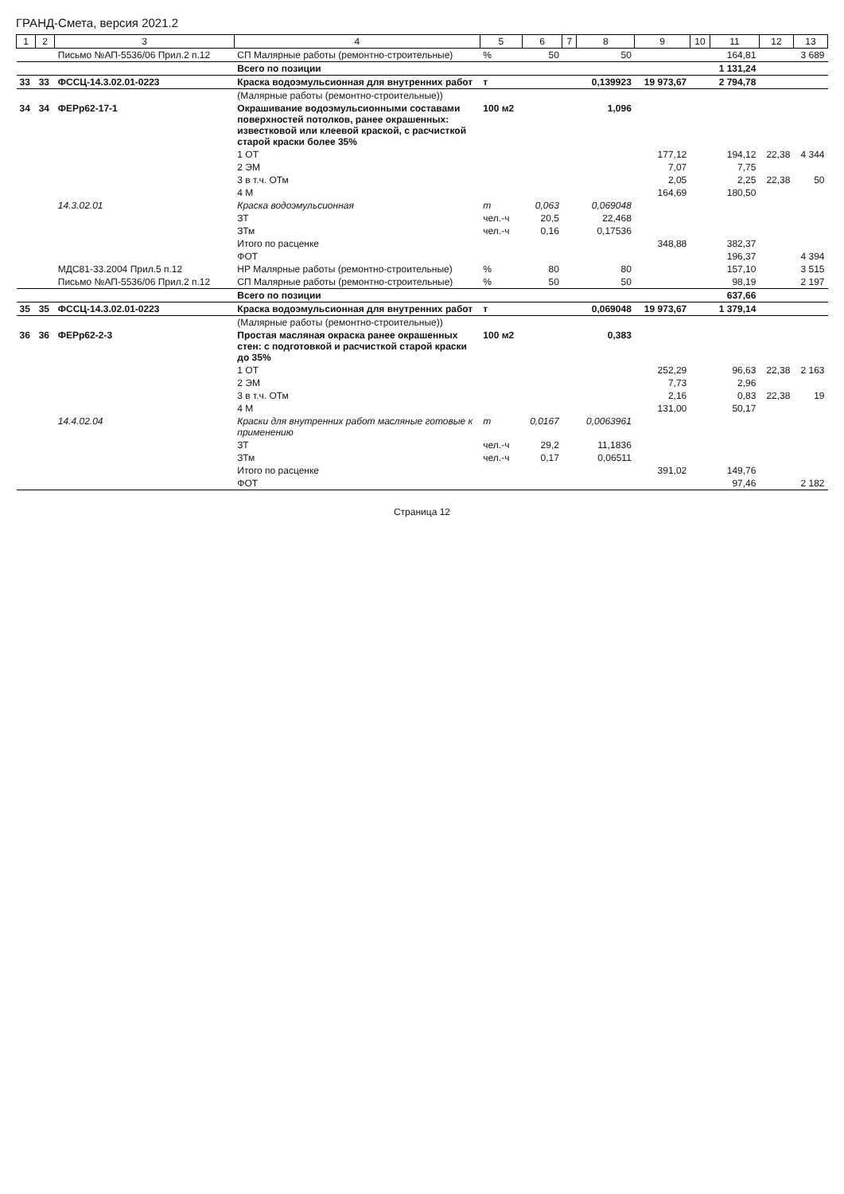ГРАНД-Смета, версия 2021.2
| 1 | 2 | 3 | 4 | 5 | 6 | 7 | 8 | 9 | 10 | 11 | 12 | 13 |
| --- | --- | --- | --- | --- | --- | --- | --- | --- | --- | --- | --- | --- |
| | | Письмо №АП-5536/06 Прил.2 п.12 | СП Малярные работы (ремонтно-строительные) | % | 50 | | 50 | | | 164,81 | | 3 689 |
| | | | Всего по позиции | | | | | | | 1 131,24 | | |
| 33 | 33 | ФССЦ-14.3.02.01-0223 | Краска водоэмульсионная для внутренних работ | т | | | 0,139923 | 19 973,67 | | 2 794,78 | | |
| | | | (Малярные работы (ремонтно-строительные)) | | | | | | | | | |
| 34 | 34 | ФЕРр62-17-1 | Окрашивание водоэмульсионными составами поверхностей потолков, ранее окрашенных: известковой или клеевой краской, с расчисткой старой краски более 35% | 100 м2 | | | 1,096 | | | | | |
| | | | 1 ОТ | | | | | 177,12 | | 194,12 | 22,38 | 4 344 |
| | | | 2 ЭМ | | | | | 7,07 | | 7,75 | | |
| | | | 3 в т.ч. ОТм | | | | | 2,05 | | 2,25 | 22,38 | 50 |
| | | | 4 М | | | | | 164,69 | | 180,50 | | |
| | | 14.3.02.01 | Краска водоэмульсионная | т | 0,063 | | 0,069048 | | | | | |
| | | | ЗТ | чел.-ч | 20,5 | | 22,468 | | | | | |
| | | | ЗТм | чел.-ч | 0,16 | | 0,17536 | | | | | |
| | | | Итого по расценке | | | | | 348,88 | | 382,37 | | |
| | | | ФОТ | | | | | | | 196,37 | | 4 394 |
| | | МДС81-33.2004 Прил.5 п.12 | НР Малярные работы (ремонтно-строительные) | % | 80 | | 80 | | | 157,10 | | 3 515 |
| | | Письмо №АП-5536/06 Прил.2 п.12 | СП Малярные работы (ремонтно-строительные) | % | 50 | | 50 | | | 98,19 | | 2 197 |
| | | | Всего по позиции | | | | | | | 637,66 | | |
| 35 | 35 | ФССЦ-14.3.02.01-0223 | Краска водоэмульсионная для внутренних работ | т | | | 0,069048 | 19 973,67 | | 1 379,14 | | |
| | | | (Малярные работы (ремонтно-строительные)) | | | | | | | | | |
| 36 | 36 | ФЕРр62-2-3 | Простая масляная окраска ранее окрашенных стен: с подготовкой и расчисткой старой краски до 35% | 100 м2 | | | 0,383 | | | | | |
| | | | 1 ОТ | | | | | 252,29 | | 96,63 | 22,38 | 2 163 |
| | | | 2 ЭМ | | | | | 7,73 | | 2,96 | | |
| | | | 3 в т.ч. ОТм | | | | | 2,16 | | 0,83 | 22,38 | 19 |
| | | | 4 М | | | | | 131,00 | | 50,17 | | |
| | | 14.4.02.04 | Краски для внутренних работ масляные готовые к применению | т | 0,0167 | | 0,0063961 | | | | | |
| | | | ЗТ | чел.-ч | 29,2 | | 11,1836 | | | | | |
| | | | ЗТм | чел.-ч | 0,17 | | 0,06511 | | | | | |
| | | | Итого по расценке | | | | | 391,02 | | 149,76 | | |
| | | | ФОТ | | | | | | | 97,46 | | 2 182 |
Страница 12